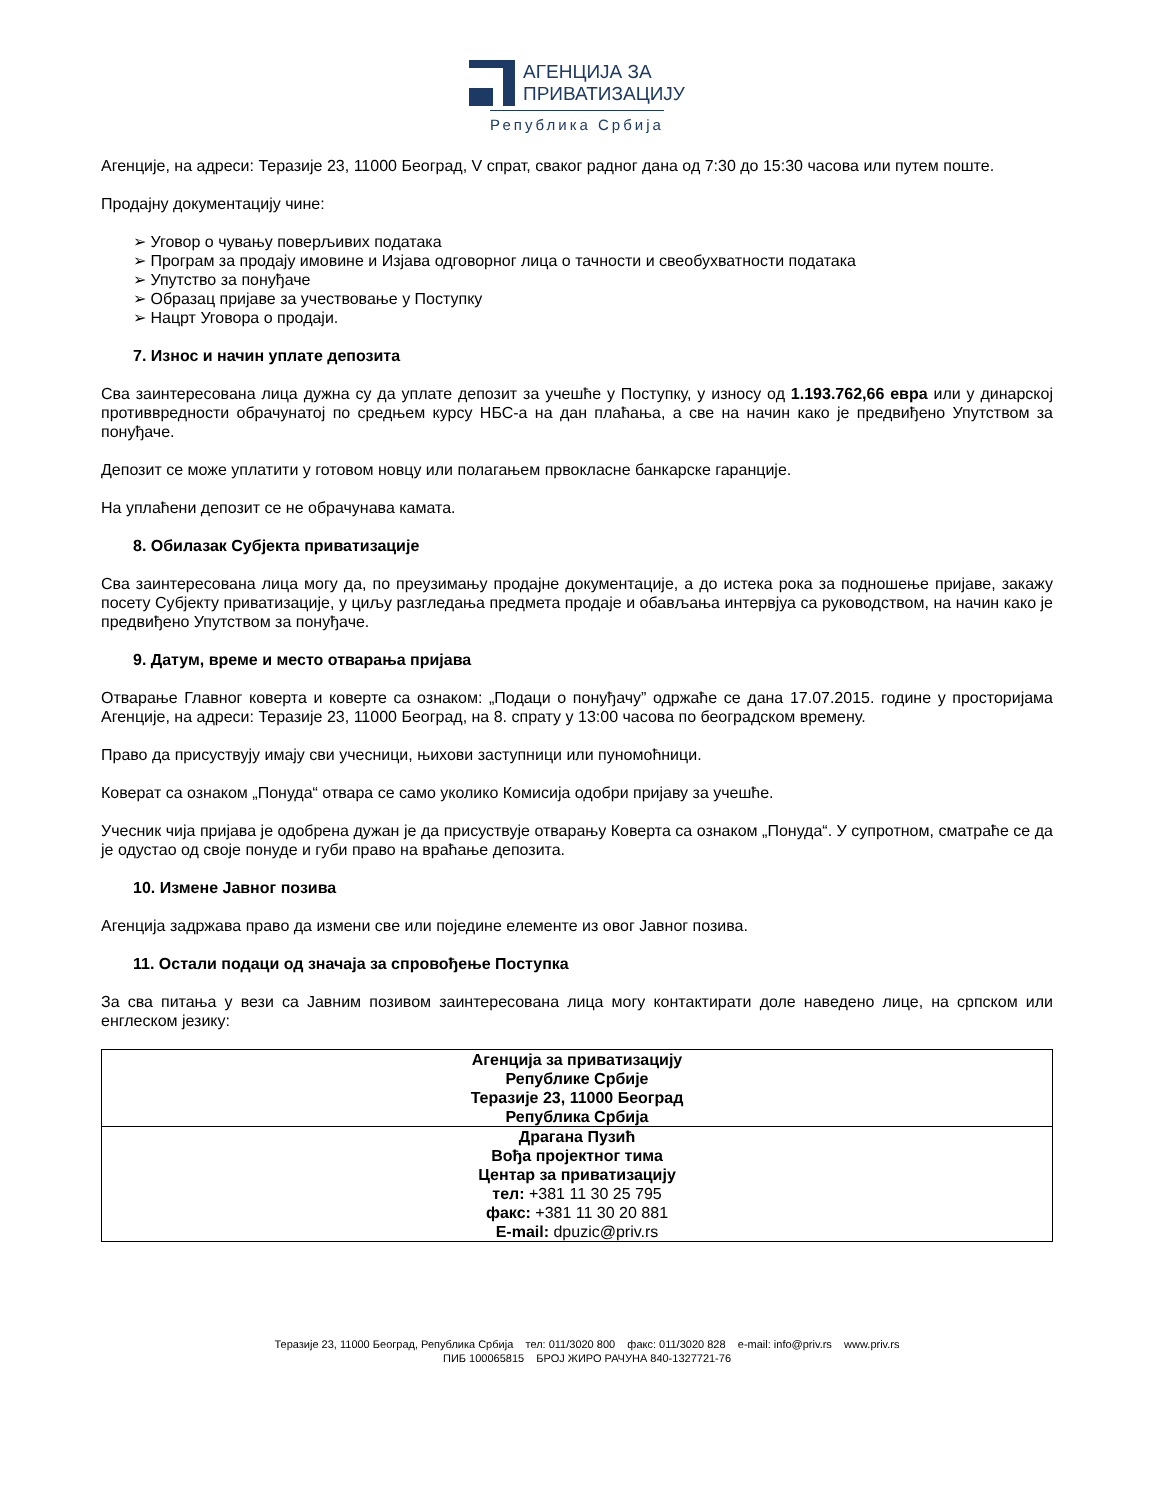АГЕНЦИЈА ЗА
ПРИВАТИЗАЦИЈУ
Република Србија
Агенције, на адреси: Теразије 23, 11000 Београд, V спрат, сваког радног дана од 7:30 до 15:30 часова или путем поште.
Продајну документацију чине:
➢ Уговор о чувању поверљивих података
➢ Програм за продају имовине и Изјава одговорног лица о тачности и свеобухватности података
➢ Упутство за понуђаче
➢ Образац пријаве за учествовање у Поступку
➢ Нацрт Уговора о продаји.
7. Износ и начин уплате депозита
Сва заинтересована лица дужна су да уплате депозит за учешће у Поступку, у износу од 1.193.762,66 евра или у динарској противвредности обрачунатој по средњем курсу НБС-а на дан плаћања, а све на начин како је предвиђено Упутством за понуђаче.
Депозит се може уплатити у готовом новцу или полагањем првокласне банкарске гаранције.
На уплаћени депозит се не обрачунава камата.
8. Обилазак Субјекта приватизације
Сва заинтересована лица могу да, по преузимању продајне документације, а до истека рока за подношење пријаве, закажу посету Субјекту приватизације, у циљу разгледања предмета продаје и обављања интервјуа са руководством, на начин како је предвиђено Упутством за понуђаче.
9. Датум, време и место отварања пријава
Отварање Главног коверта и коверте са ознаком: „Подаци о понуђачу” одржаће се дана 17.07.2015. године у просторијама Агенције, на адреси: Теразије 23, 11000 Београд, на 8. спрату у 13:00 часова по београдском времену.
Право да присуствују имају сви учесници, њихови заступници или пуномоћници.
Коверат са ознаком „Понуда“ отвара се само уколико Комисија одобри пријаву за учешће.
Учесник чија пријава је одобрена дужан је да присуствује отварању Коверта са ознаком „Понуда“. У супротном, сматраће се да је одустао од своје понуде и губи право на враћање депозита.
10. Измене Јавног позива
Агенција задржава право да измени све или поједине елементе из овог Јавног позива.
11. Остали подаци од значаја за спровођење Поступка
За сва питања у вези са Јавним позивом заинтересована лица могу контактирати доле наведено лице, на српском или енглеском језику:
| Агенција за приватизацију Републике Србије Теразије 23, 11000 Београд Република Србија |
| Драгана Пузић Вођа пројектног тима Центар за приватизацију тел: +381 11 30 25 795 факс: +381 11 30 20 881 E-mail: dpuzic@priv.rs |
Теразије 23, 11000 Београд, Република Србија тел: 011/3020 800 факс: 011/3020 828 e-mail: info@priv.rs www.priv.rs
ПИБ 100065815 БРОЈ ЖИРО РАЧУНА 840-1327721-76